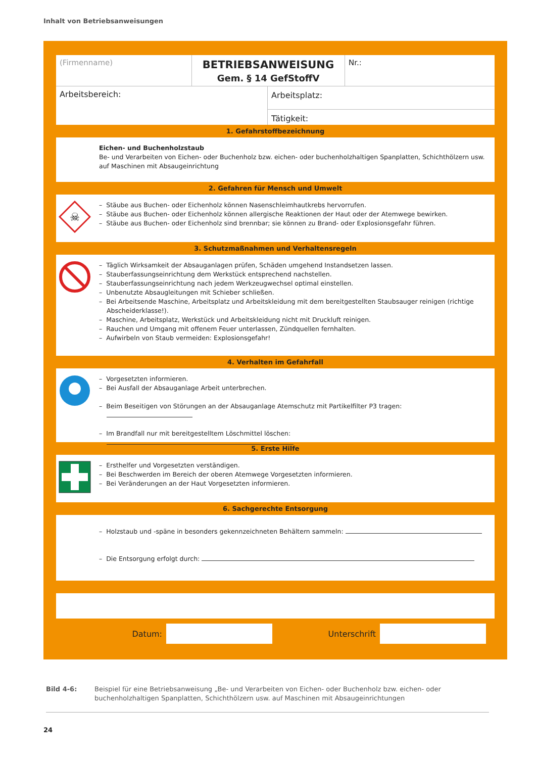Inhalt von Betriebsanweisungen
(Firmenname)
BETRIEBSANWEISUNG
Gem. § 14 GefStoffV
Nr.:
Arbeitsbereich:
Arbeitsplatz:
Tätigkeit:
1. Gefahrstoffbezeichnung
Eichen- und Buchenholzstaub
Be- und Verarbeiten von Eichen- oder Buchenholz bzw. eichen- oder buchenholzhaltigen Spanplatten, Schichthölzern usw. auf Maschinen mit Absaugeinrichtung
2. Gefahren für Mensch und Umwelt
☠
– Stäube aus Buchen- oder Eichenholz können Nasenschleimhautkrebs hervorrufen.
– Stäube aus Buchen- oder Eichenholz können allergische Reaktionen der Haut oder der Atemwege bewirken.
– Stäube aus Buchen- oder Eichenholz sind brennbar; sie können zu Brand- oder Explosionsgefahr führen.
3. Schutzmaßnahmen und Verhaltensregeln
– Täglich Wirksamkeit der Absauganlagen prüfen, Schäden umgehend Instandsetzen lassen.
– Stauberfassungseinrichtung dem Werkstück entsprechend nachstellen.
– Stauberfassungseinrichtung nach jedem Werkzeugwechsel optimal einstellen.
– Unbenutzte Absaugleitungen mit Schieber schließen.
– Bei Arbeitsende Maschine, Arbeitsplatz und Arbeitskleidung mit dem bereitgestellten Staubsauger reinigen (richtige Abscheiderklasse!).
– Maschine, Arbeitsplatz, Werkstück und Arbeitskleidung nicht mit Druckluft reinigen.
– Rauchen und Umgang mit offenem Feuer unterlassen, Zündquellen fernhalten.
– Aufwirbeln von Staub vermeiden: Explosionsgefahr!
4. Verhalten im Gefahrfall
– Vorgesetzten informieren.
– Bei Ausfall der Absauganlage Arbeit unterbrechen.
– Beim Beseitigen von Störungen an der Absauganlage Atemschutz mit Partikelfilter P3 tragen:
– Im Brandfall nur mit bereitgestelltem Löschmittel löschen:
5. Erste Hilfe
– Ersthelfer und Vorgesetzten verständigen.
– Bei Beschwerden im Bereich der oberen Atemwege Vorgesetzten informieren.
– Bei Veränderungen an der Haut Vorgesetzten informieren.
6. Sachgerechte Entsorgung
– Holzstaub und -späne in besonders gekennzeichneten Behältern sammeln:
– Die Entsorgung erfolgt durch:
Datum: Unterschrift
Bild 4-6: Beispiel für eine Betriebsanweisung „Be- und Verarbeiten von Eichen- oder Buchenholz bzw. eichen- oder buchenholzhaltigen Spanplatten, Schichthölzern usw. auf Maschinen mit Absaugeinrichtungen
24